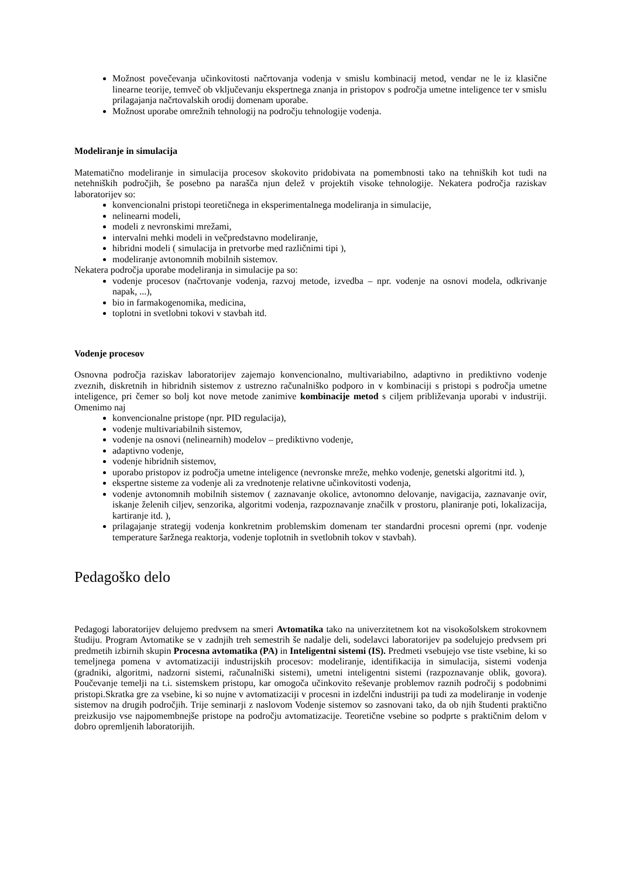Možnost povečevanja učinkovitosti načrtovanja vodenja v smislu kombinacij metod, vendar ne le iz klasične linearne teorije, temveč ob vključevanju ekspertnega znanja in pristopov s področja umetne inteligence ter v smislu prilagajanja načrtovalskih orodij domenam uporabe.
Možnost uporabe omrežnih tehnologij na področju tehnologije vodenja.
Modeliranje in simulacija
Matematično modeliranje in simulacija procesov skokovito pridobivata na pomembnosti tako na tehniških kot tudi na netehniških področjih, še posebno pa narašča njun delež v projektih visoke tehnologije. Nekatera področja raziskav laboratorijev so:
konvencionalni pristopi teoretičnega in eksperimentalnega modeliranja in simulacije,
nelinearni modeli,
modeli z nevronskimi mrežami,
intervalni mehki modeli in večpredstavno modeliranje,
hibridni modeli ( simulacija in pretvorbe med različnimi tipi ),
modeliranje avtonomnih mobilnih sistemov.
Nekatera področja uporabe modeliranja in simulacije pa so:
vodenje procesov (načrtovanje vodenja, razvoj metode, izvedba – npr. vodenje na osnovi modela, odkrivanje napak, ...),
bio in farmakogenomika, medicina,
toplotni in svetlobni tokovi v stavbah itd.
Vodenje procesov
Osnovna področja raziskav laboratorijev zajemajo konvencionalno, multivariabilno, adaptivno in prediktivno vodenje zveznih, diskretnih in hibridnih sistemov z ustrezno računalniško podporo in v kombinaciji s pristopi s področja umetne inteligence, pri čemer so bolj kot nove metode zanimive kombinacije metod s ciljem približevanja uporabi v industriji. Omenimo naj
konvencionalne pristope (npr. PID regulacija),
vodenje multivariabilnih sistemov,
vodenje na osnovi (nelinearnih) modelov – prediktivno vodenje,
adaptivno vodenje,
vodenje hibridnih sistemov,
uporabo pristopov iz področja umetne inteligence (nevronske mreže, mehko vodenje, genetski algoritmi itd. ),
ekspertne sisteme za vodenje ali za vrednotenje relativne učinkovitosti vodenja,
vodenje avtonomnih mobilnih sistemov ( zaznavanje okolice, avtonomno delovanje, navigacija, zaznavanje ovir, iskanje želenih ciljev, senzorika, algoritmi vodenja, razpoznavanje značilk v prostoru, planiranje poti, lokalizacija, kartiranje itd. ),
prilagajanje strategij vodenja konkretnim problemskim domenam ter standardni procesni opremi (npr. vodenje temperature šaržnega reaktorja, vodenje toplotnih in svetlobnih tokov v stavbah).
Pedagoško delo
Pedagogi laboratorijev delujemo predvsem na smeri Avtomatika tako na univerzitetnem kot na visokošolskem strokovnem študiju. Program Avtomatike se v zadnjih treh semestrih še nadalje deli, sodelavci laboratorijev pa sodelujejo predvsem pri predmetih izbirnih skupin Procesna avtomatika (PA) in Inteligentni sistemi (IS). Predmeti vsebujejo vse tiste vsebine, ki so temeljnega pomena v avtomatizaciji industrijskih procesov: modeliranje, identifikacija in simulacija, sistemi vodenja (gradniki, algoritmi, nadzorni sistemi, računalniški sistemi), umetni inteligentni sistemi (razpoznavanje oblik, govora). Poučevanje temelji na t.i. sistemskem pristopu, kar omogoča učinkovito reševanje problemov raznih področij s podobnimi pristopi.Skratka gre za vsebine, ki so nujne v avtomatizaciji v procesni in izdelčni industriji pa tudi za modeliranje in vodenje sistemov na drugih področjih. Trije seminarji z naslovom Vodenje sistemov so zasnovani tako, da ob njih študenti praktično preizkusijo vse najpomembnejše pristope na področju avtomatizacije. Teoretične vsebine so podprte s praktičnim delom v dobro opremljenih laboratorijih.